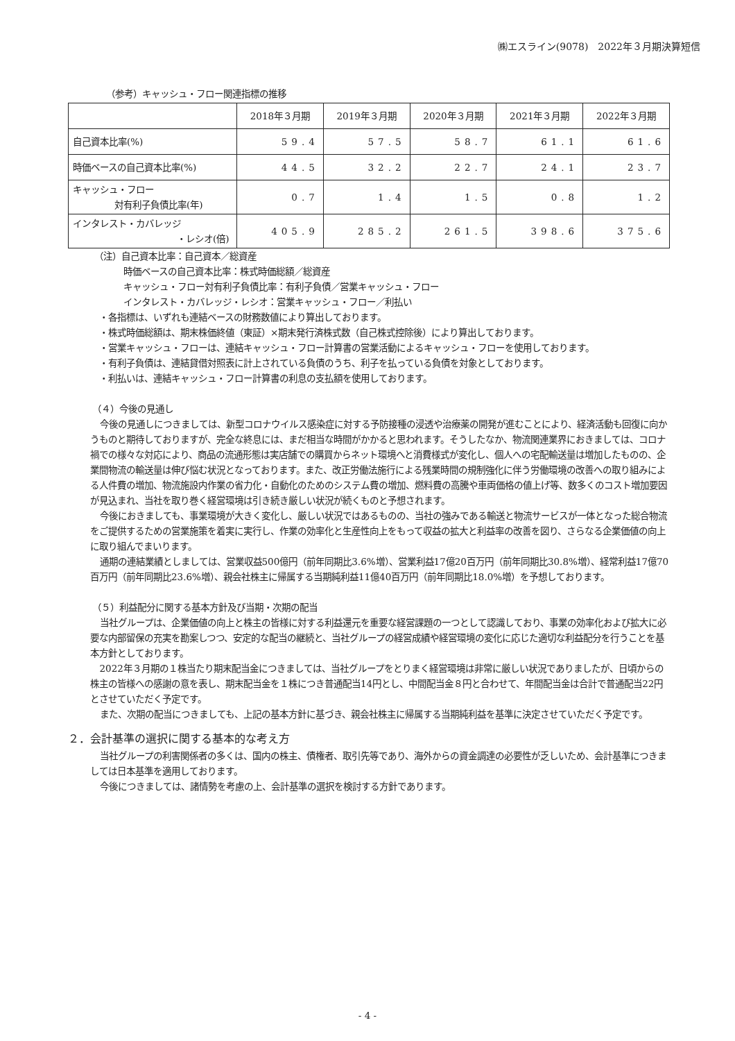㈱エスライン(9078)　2022年３月期決算短信
（参考）キャッシュ・フロー関連指標の推移
| | 2018年３月期 | 2019年３月期 | 2020年３月期 | 2021年３月期 | 2022年３月期 |
| --- | --- | --- | --- | --- | --- |
| 自己資本比率(%) | 59.4 | 57.5 | 58.7 | 61.1 | 61.6 |
| 時価ベースの自己資本比率(%) | 44.5 | 32.2 | 22.7 | 24.1 | 23.7 |
| キャッシュ・フロー 対有利子負債比率(年) | 0.7 | 1.4 | 1.5 | 0.8 | 1.2 |
| インタレスト・カバレッジ ・レシオ(倍) | 405.9 | 285.2 | 261.5 | 398.6 | 375.6 |
（注）自己資本比率：自己資本／総資産
時価ベースの自己資本比率：株式時価総額／総資産
キャッシュ・フロー対有利子負債比率：有利子負債／営業キャッシュ・フロー
インタレスト・カバレッジ・レシオ：営業キャッシュ・フロー／利払い
・各指標は、いずれも連結ベースの財務数値により算出しております。
・株式時価総額は、期末株価終値（東証）×期末発行済株式数（自己株式控除後）により算出しております。
・営業キャッシュ・フローは、連結キャッシュ・フロー計算書の営業活動によるキャッシュ・フローを使用しております。
・有利子負債は、連結貸借対照表に計上されている負債のうち、利子を払っている負債を対象としております。
・利払いは、連結キャッシュ・フロー計算書の利息の支払額を使用しております。
（４）今後の見通し
今後の見通しにつきましては、新型コロナウイルス感染症に対する予防接種の浸透や治療薬の開発が進むことにより、経済活動も回復に向かうものと期待しておりますが、完全な終息には、まだ相当な時間がかかると思われます。そうしたなか、物流関連業界におきましては、コロナ禍での様々な対応により、商品の流通形態は実店舗での購買からネット環境へと消費様式が変化し、個人への宅配輸送量は増加したものの、企業間物流の輸送量は伸び悩む状況となっております。また、改正労働法施行による残業時間の規制強化に伴う労働環境の改善への取り組みによる人件費の増加、物流施設内作業の省力化・自動化のためのシステム費の増加、燃料費の高騰や車両価格の値上げ等、数多くのコスト増加要因が見込まれ、当社を取り巻く経営環境は引き続き厳しい状況が続くものと予想されます。
今後におきましても、事業環境が大きく変化し、厳しい状況ではあるものの、当社の強みである輸送と物流サービスが一体となった総合物流をご提供するための営業施策を着実に実行し、作業の効率化と生産性向上をもって収益の拡大と利益率の改善を図り、さらなる企業価値の向上に取り組んでまいります。
通期の連結業績としましては、営業収益500億円（前年同期比3.6%増）、営業利益17億20百万円（前年同期比30.8%増）、経常利益17億70百万円（前年同期比23.6%増）、親会社株主に帰属する当期純利益11億40百万円（前年同期比18.0%増）を予想しております。
（５）利益配分に関する基本方針及び当期・次期の配当
当社グループは、企業価値の向上と株主の皆様に対する利益還元を重要な経営課題の一つとして認識しており、事業の効率化および拡大に必要な内部留保の充実を勘案しつつ、安定的な配当の継続と、当社グループの経営成績や経営環境の変化に応じた適切な利益配分を行うことを基本方針としております。
2022年３月期の１株当たり期末配当金につきましては、当社グループをとりまく経営環境は非常に厳しい状況でありましたが、日頃からの株主の皆様への感謝の意を表し、期末配当金を１株につき普通配当14円とし、中間配当金８円と合わせて、年間配当金は合計で普通配当22円とさせていただく予定です。
また、次期の配当につきましても、上記の基本方針に基づき、親会社株主に帰属する当期純利益を基準に決定させていただく予定です。
２．会計基準の選択に関する基本的な考え方
当社グループの利害関係者の多くは、国内の株主、債権者、取引先等であり、海外からの資金調達の必要性が乏しいため、会計基準につきましては日本基準を適用しております。
今後につきましては、諸情勢を考慮の上、会計基準の選択を検討する方針であります。
- 4 -